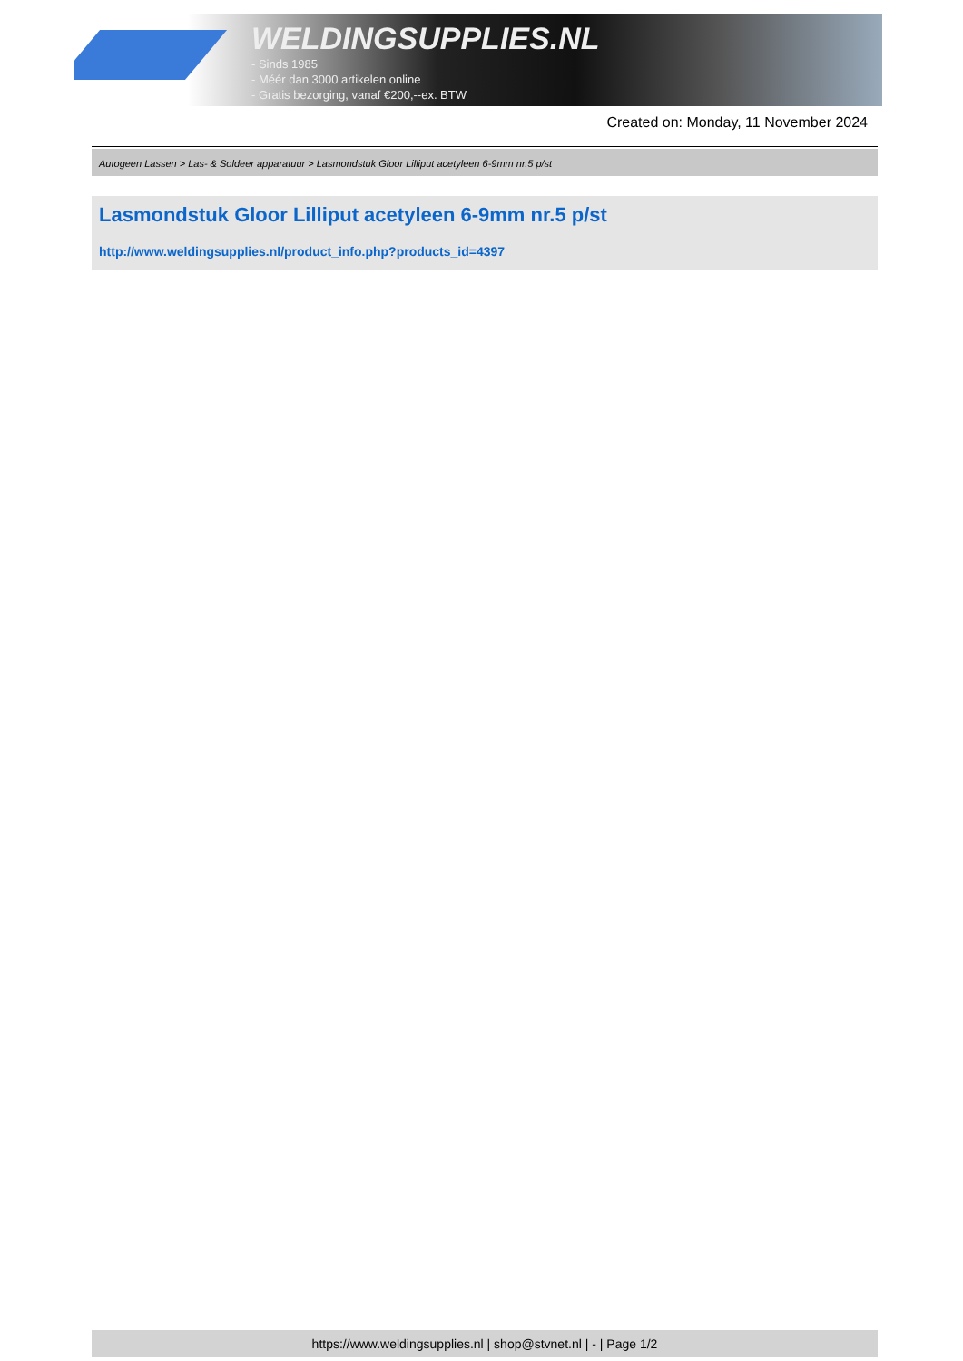WELDINGSUPPLIES.NL
- Sinds 1985
- Méér dan 3000 artikelen online
- Gratis bezorging, vanaf €200,--ex. BTW
Created on: Monday, 11 November 2024
Autogeen Lassen > Las- & Soldeer apparatuur > Lasmondstuk Gloor Lilliput acetyleen 6-9mm nr.5 p/st
Lasmondstuk Gloor Lilliput acetyleen 6-9mm nr.5 p/st
http://www.weldingsupplies.nl/product_info.php?products_id=4397
https://www.weldingsupplies.nl | shop@stvnet.nl | - | Page 1/2